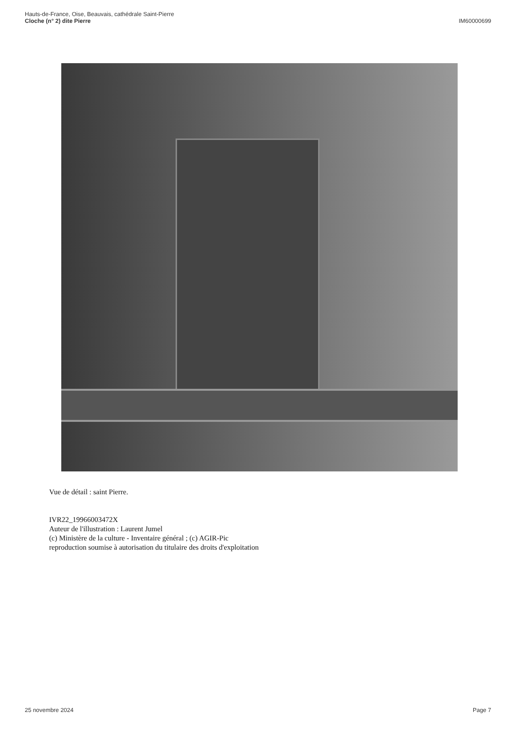Hauts-de-France, Oise, Beauvais, cathédrale Saint-Pierre
Cloche (n° 2) dite Pierre
IM60000699
Vue de détail : saint Pierre.
IVR22_19966003472X
Auteur de l'illustration : Laurent Jumel
(c) Ministère de la culture - Inventaire général ; (c) AGIR-Pic
reproduction soumise à autorisation du titulaire des droits d'exploitation
25 novembre 2024 Page 7